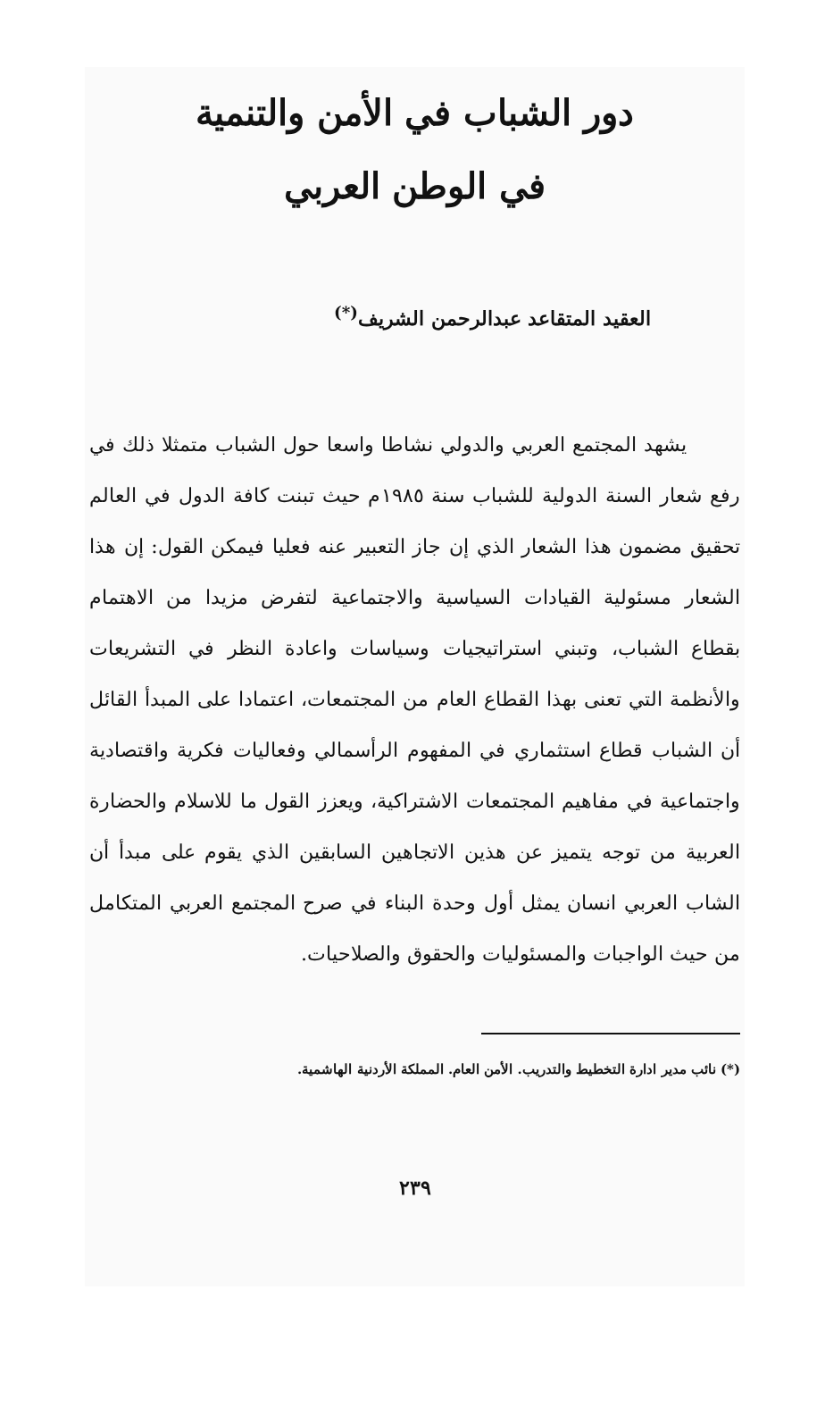دور الشباب في الأمن والتنمية
في الوطن العربي
العقيد المتقاعد عبدالرحمن الشريف<sup>(*)</sup>
يشهد المجتمع العربي والدولي نشاطا واسعا حول الشباب متمثلا ذلك في رفع شعار السنة الدولية للشباب سنة ١٩٨٥م حيث تبنت كافة الدول في العالم تحقيق مضمون هذا الشعار الذي إن جاز التعبير عنه فعليا فيمكن القول: إن هذا الشعار مسئولية القيادات السياسية والاجتماعية لتفرض مزيدا من الاهتمام بقطاع الشباب، وتبني استراتيجيات وسياسات واعادة النظر في التشريعات والأنظمة التي تعنى بهذا القطاع العام من المجتمعات، اعتمادا على المبدأ القائل أن الشباب قطاع استثماري في المفهوم الرأسمالي وفعاليات فكرية واقتصادية واجتماعية في مفاهيم المجتمعات الاشتراكية، ويعزز القول ما للاسلام والحضارة العربية من توجه يتميز عن هذين الاتجاهين السابقين الذي يقوم على مبدأ أن الشاب العربي انسان يمثل أول وحدة البناء في صرح المجتمع العربي المتكامل من حيث الواجبات والمسئوليات والحقوق والصلاحيات.
(*) نائب مدير ادارة التخطيط والتدريب. الأمن العام. المملكة الأردنية الهاشمية.
٢٣٩